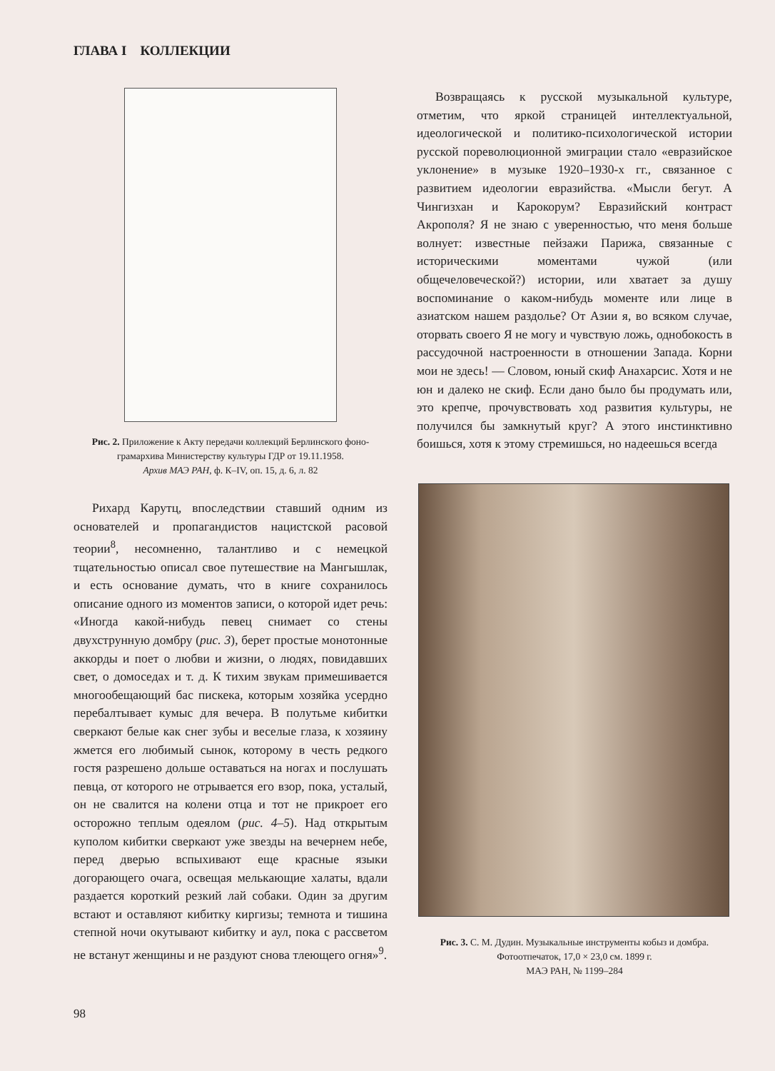ГЛАВА I КОЛЛЕКЦИИ
Рис. 2. Приложение к Акту передачи коллекций Берлинского фоно­грамархива Министерству культуры ГДР от 19.11.1958.
Архив МАЭ РАН, ф. К–IV, оп. 15, д. 6, л. 82
Рихард Карутц, впоследствии ставший одним из основателей и пропагандистов нацистской расовой теории<sup>8</sup>, несомненно, талантливо и с немецкой тщательностью описал свое путешествие на Мангышлак, и есть основание думать, что в книге сохранилось описание одного из моментов записи, о которой идет речь: «Иногда какой-нибудь певец снимает со стены двухструнную домбру (рис. 3), берет простые монотонные аккорды и поет о любви и жизни, о людях, повидавших свет, о домоседах и т. д. К тихим звукам примешивается многообещающий бас пискека, которым хозяйка усердно перебалтывает кумыс для вечера. В полутьме кибитки сверкают белые как снег зубы и веселые глаза, к хозяину жмется его любимый сынок, которому в честь редкого гостя разрешено дольше оставаться на ногах и послушать певца, от которого не отрывается его взор, пока, усталый, он не свалится на колени отца и тот не прикроет его осторожно теплым одеялом (рис. 4–5). Над открытым куполом кибитки сверкают уже звезды на вечернем небе, перед дверью вспыхивают еще красные языки догорающего очага, освещая мелькающие халаты, вдали раздается короткий резкий лай собаки. Один за другим встают и оставляют кибитку киргизы; темнота и тишина степной ночи окутывают кибитку и аул, пока с рассветом не встанут женщины и не раздуют снова тлеющего огня»<sup>9</sup>.
Возвращаясь к русской музыкальной культуре, отметим, что яркой страницей интеллектуальной, идеологической и политико-психологической истории русской пореволюционной эмиграции стало «евразийское уклонение» в музыке 1920–1930-х гг., связанное с развитием идеологии евразийства. «Мысли бегут. А Чингизхан и Карокорум? Евразийский контраст Акрополя? Я не знаю с уверенностью, что меня больше волнует: известные пейзажи Парижа, связанные с историческими моментами чужой (или общечеловеческой?) истории, или хватает за душу воспоминание о каком-нибудь моменте или лице в азиатском нашем раздолье? От Азии я, во всяком случае, оторвать своего Я не могу и чувствую ложь, однобокость в рассудочной настроенности в отношении Запада. Корни мои не здесь! — Словом, юный скиф Анахарсис. Хотя и не юн и далеко не скиф. Если дано было бы продумать или, это крепче, прочувствовать ход развития культуры, не получился бы замкнутый круг? А этого инстинктивно боишься, хотя к этому стремишься, но надеешься всегда
Рис. 3. С. М. Дудин. Музыкальные инструменты кобыз и домбра.
Фотоотпечаток, 17,0 × 23,0 см. 1899 г.
МАЭ РАН, № 1199–284
98